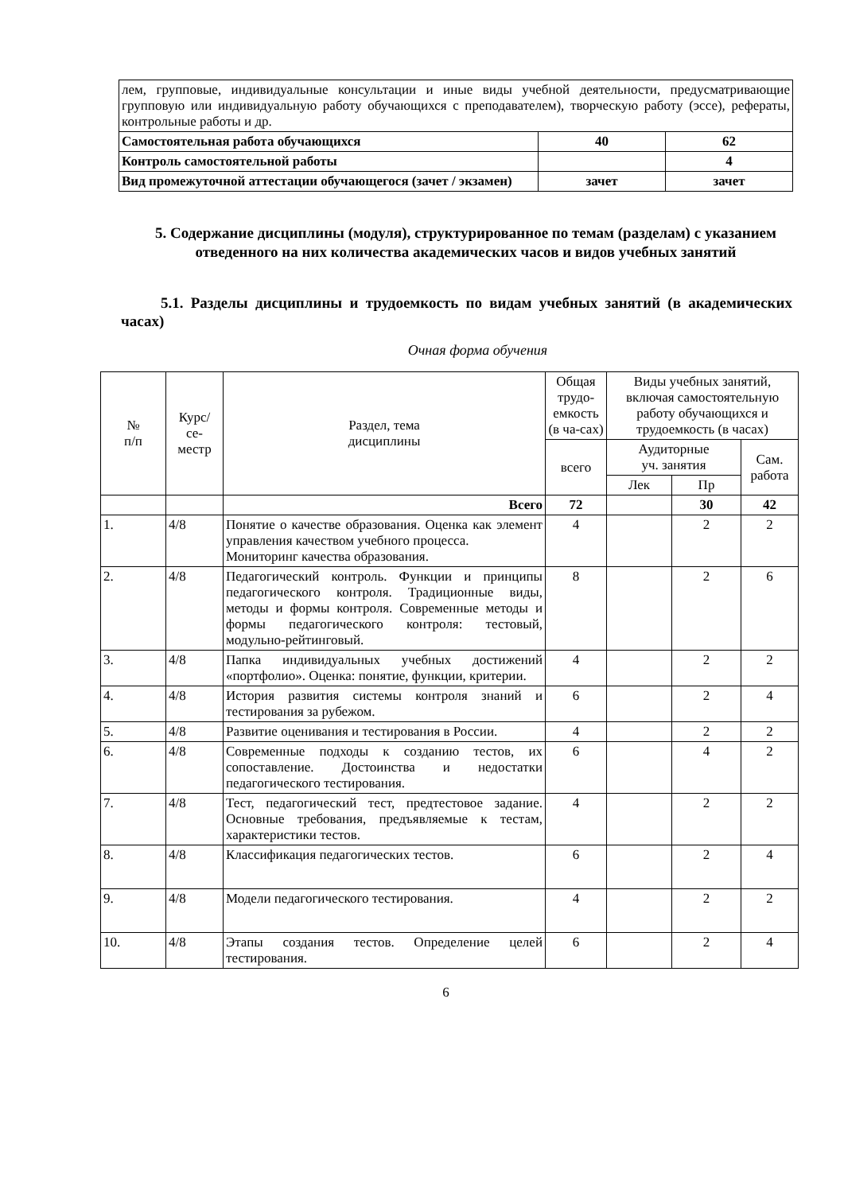| лем, групповые, индивидуальные консультации и иные виды учебной деятельности, предусматривающие групповую или индивидуальную работу обучающихся с преподавателем), творческую работу (эссе), рефераты, контрольные работы и др. | | |
| Самостоятельная работа обучающихся | 40 | 62 |
| Контроль самостоятельной работы | | 4 |
| Вид промежуточной аттестации обучающегося (зачет / экзамен) | зачет | зачет |
5. Содержание дисциплины (модуля), структурированное по темам (разделам) с указанием отведенного на них количества академических часов и видов учебных занятий
5.1. Разделы дисциплины и трудоемкость по видам учебных занятий (в академических часах)
Очная форма обучения
| № п/п | Курс/ се- местр | Раздел, тема дисциплины | Общая трудо-емкость (в ча-сах) | Виды учебных занятий, включая самостоятельную работу обучающихся и трудоемкость (в часах) | | |
| --- | --- | --- | --- | --- | --- | --- |
| | | | всего | Аудиторные уч. занятия | | Сам. работа |
| | | | | Лек | Пр | |
| | | Всего | 72 | | 30 | 42 |
| 1. | 4/8 | Понятие о качестве образования. Оценка как элемент управления качеством учебного процесса. Мониторинг качества образования. | 4 | | 2 | 2 |
| 2. | 4/8 | Педагогический контроль. Функции и принципы педагогического контроля. Традиционные виды, методы и формы контроля. Современные методы и формы педагогического контроля: тестовый, модульно-рейтинговый. | 8 | | 2 | 6 |
| 3. | 4/8 | Папка индивидуальных учебных достижений «портфолио». Оценка: понятие, функции, критерии. | 4 | | 2 | 2 |
| 4. | 4/8 | История развития системы контроля знаний и тестирования за рубежом. | 6 | | 2 | 4 |
| 5. | 4/8 | Развитие оценивания и тестирования в России. | 4 | | 2 | 2 |
| 6. | 4/8 | Современные подходы к созданию тестов, их сопоставление. Достоинства и недостатки педагогического тестирования. | 6 | | 4 | 2 |
| 7. | 4/8 | Тест, педагогический тест, предтестовое задание. Основные требования, предъявляемые к тестам, характеристики тестов. | 4 | | 2 | 2 |
| 8. | 4/8 | Классификация педагогических тестов. | 6 | | 2 | 4 |
| 9. | 4/8 | Модели педагогического тестирования. | 4 | | 2 | 2 |
| 10. | 4/8 | Этапы создания тестов. Определение целей тестирования. | 6 | | 2 | 4 |
6